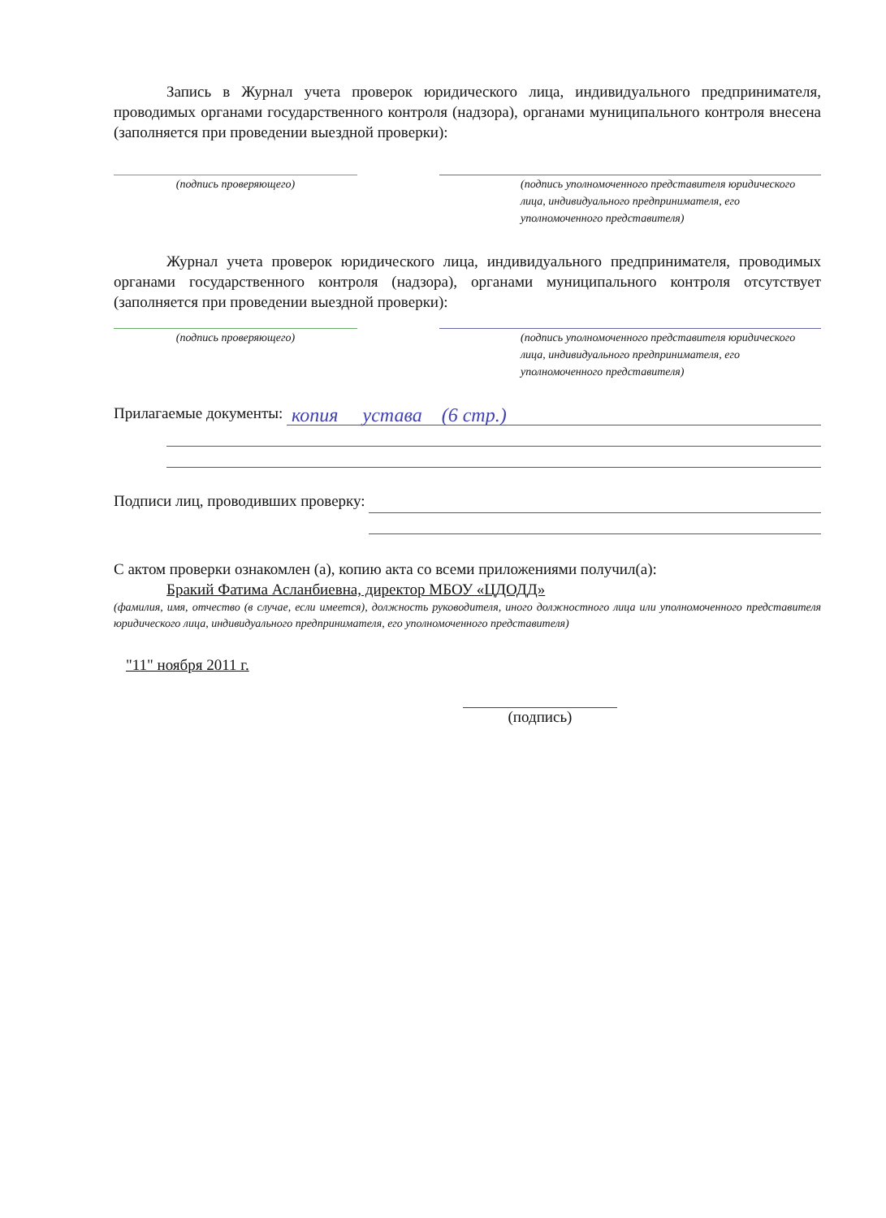Запись в Журнал учета проверок юридического лица, индивидуального предпринимателя, проводимых органами государственного контроля (надзора), органами муниципального контроля внесена (заполняется при проведении выездной проверки):
(подпись проверяющего) (подпись уполномоченного представителя юридического лица, индивидуального предпринимателя, его уполномоченного представителя)
Журнал учета проверок юридического лица, индивидуального предпринимателя, проводимых органами государственного контроля (надзора), органами муниципального контроля отсутствует (заполняется при проведении выездной проверки):
(подпись проверяющего) (подпись уполномоченного представителя юридического лица, индивидуального предпринимателя, его уполномоченного представителя)
Прилагаемые документы: копия устава (6 стр.)
Подписи лиц, проводивших проверку:
С актом проверки ознакомлен (а), копию акта со всеми приложениями получил(а):
Бракий Фатима Асланбиевна, директор МБОУ «ЦДОДД»
(фамилия, имя, отчество (в случае, если имеется), должность руководителя, иного должностного лица или уполномоченного представителя юридического лица, индивидуального предпринимателя, его уполномоченного представителя)
"11" ноября 2011 г.
(подпись)